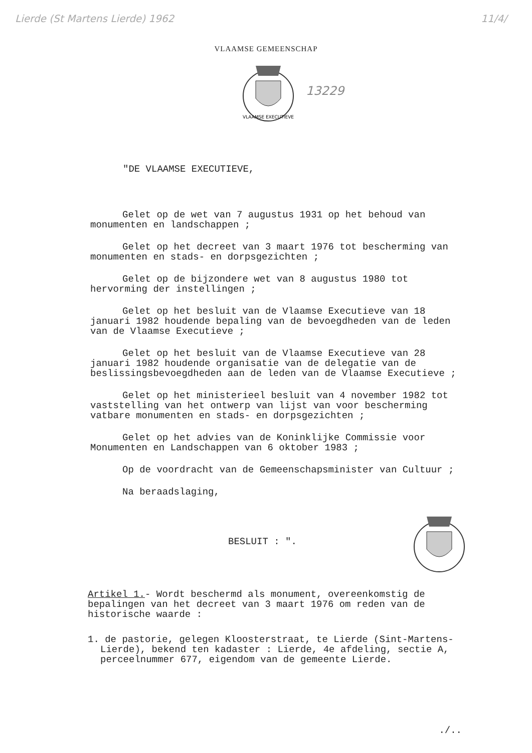Lierde (St Martens Lierde) 1962 11/4/
VLAAMSE GEMEENSCHAP
VLAAMSE EXECUTIEVE
13229
"DE VLAAMSE EXECUTIEVE,
Gelet op de wet van 7 augustus 1931 op het behoud van monumenten en landschappen ;
Gelet op het decreet van 3 maart 1976 tot bescherming van monumenten en stads- en dorpsgezichten ;
Gelet op de bijzondere wet van 8 augustus 1980 tot hervorming der instellingen ;
Gelet op het besluit van de Vlaamse Executieve van 18 januari 1982 houdende bepaling van de bevoegdheden van de leden van de Vlaamse Executieve ;
Gelet op het besluit van de Vlaamse Executieve van 28 januari 1982 houdende organisatie van de delegatie van de beslissingsbevoegdheden aan de leden van de Vlaamse Executieve ;
Gelet op het ministerieel besluit van 4 november 1982 tot vaststelling van het ontwerp van lijst van voor bescherming vatbare monumenten en stads- en dorpsgezichten ;
Gelet op het advies van de Koninklijke Commissie voor Monumenten en Landschappen van 6 oktober 1983 ;
Op de voordracht van de Gemeenschapsminister van Cultuur ;
Na beraadslaging,
BESLUIT : ".
Artikel 1.- Wordt beschermd als monument, overeenkomstig de bepalingen van het decreet van 3 maart 1976 om reden van de historische waarde :
1. de pastorie, gelegen Kloosterstraat, te Lierde (Sint-Martens-Lierde), bekend ten kadaster : Lierde, 4e afdeling, sectie A, perceelnummer 677, eigendom van de gemeente Lierde.
./..